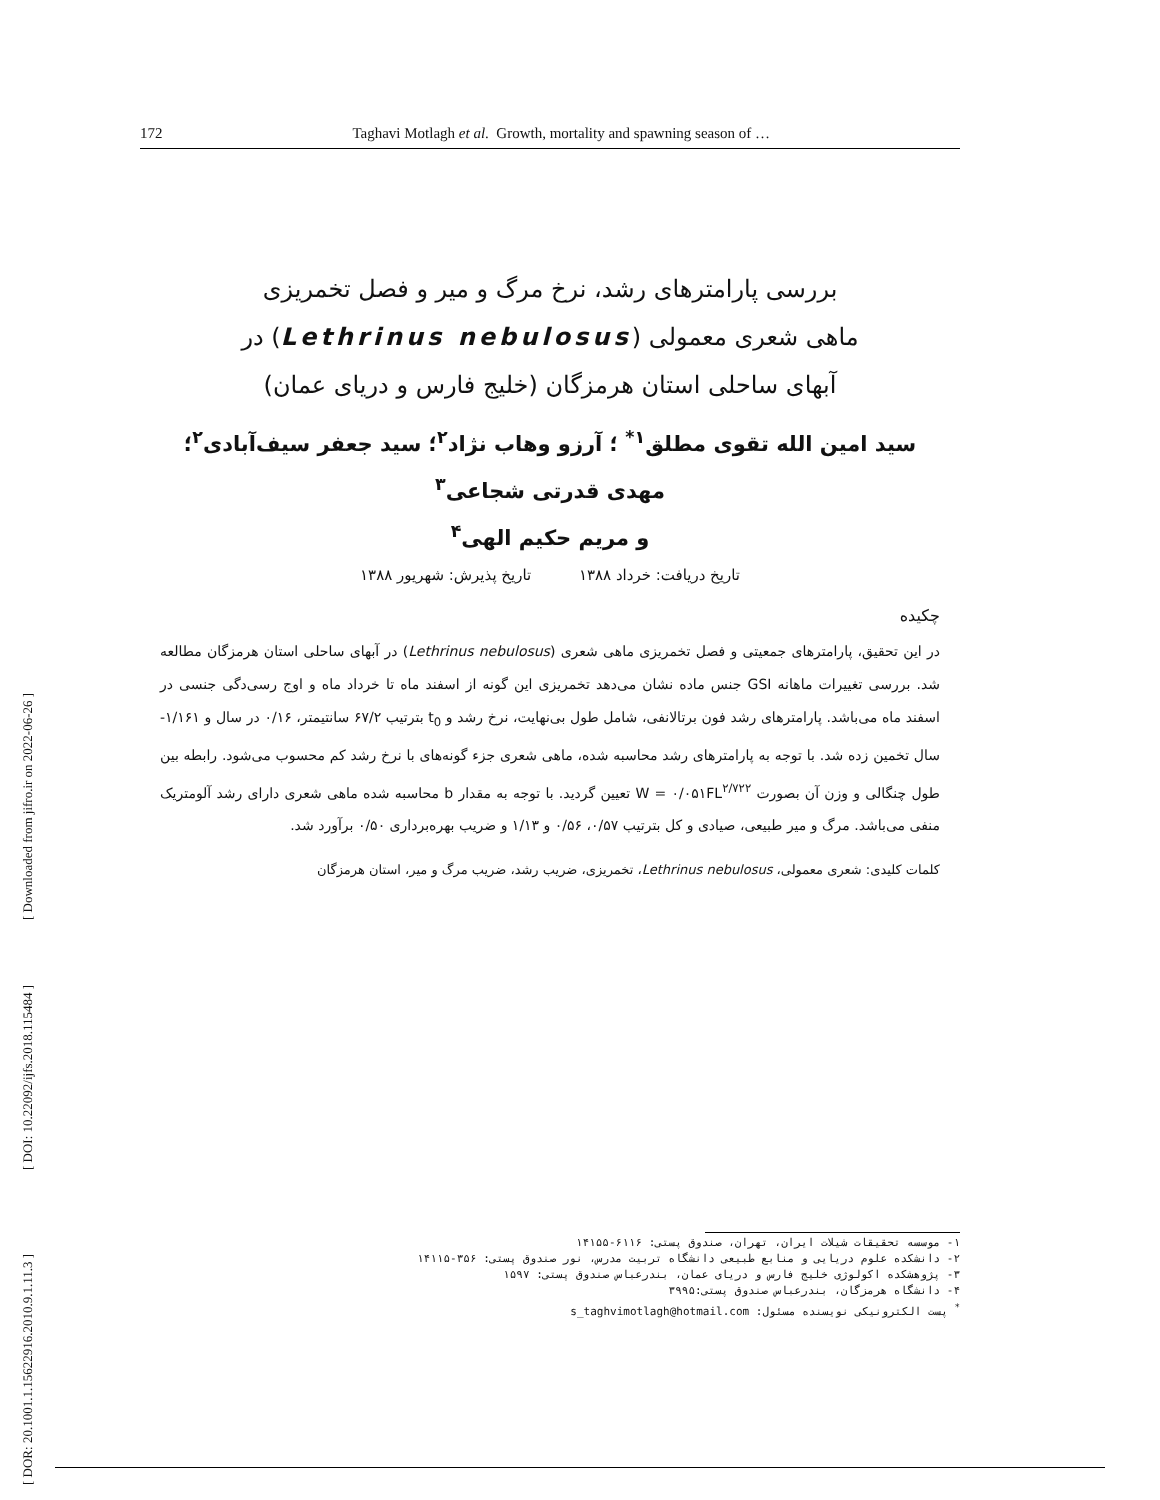172 Taghavi Motlagh et al. Growth, mortality and spawning season of …
بررسی پارامترهای رشد، نرخ مرگ و میر و فصل تخمریزی
ماهی شعری معمولی (Lethrinus nebulosus) در
آبهای ساحلی استان هرمزگان (خلیج فارس و دریای عمان)
سید امین الله تقوی مطلق<sup>۱*</sup> ؛ آرزو وهاب نژاد<sup>۲</sup>؛ سید جعفر سیف‌آبادی<sup>۲</sup>؛ مهدی قدرتی شجاعی<sup>۳</sup>
و مریم حکیم الهی<sup>۴</sup>
تاریخ دریافت: خرداد ۱۳۸۸ تاریخ پذیرش: شهریور ۱۳۸۸
چکیده
در این تحقیق، پارامترهای جمعیتی و فصل تخمریزی ماهی شعری (Lethrinus nebulosus) در آبهای ساحلی استان هرمزگان مطالعه شد. بررسی تغییرات ماهانه GSI جنس ماده نشان می‌دهد تخمریزی این گونه از اسفند ماه تا خرداد ماه و اوج رسی‌دگی جنسی در اسفند ماه می‌باشد. پارامترهای رشد فون برتالانفی، شامل طول بی‌نهایت، نرخ رشد و t<sub>0</sub> بترتیب ۶۷/۲ سانتیمتر، ۰/۱۶ در سال و ۱/۱۶۱- سال تخمین زده شد. با توجه به پارامترهای رشد محاسبه شده، ماهی شعری جزء گونه‌های با نرخ رشد کم محسوب می‌شود. رابطه بین طول چنگالی و وزن آن بصورت W = ۰/۰۵۱FL<sup>۲/۷۲۲</sup> تعیین گردید. با توجه به مقدار b محاسبه شده ماهی شعری دارای رشد آلومتریک منفی می‌باشد. مرگ و میر طبیعی، صیادی و کل بترتیب ۰/۵۷، ۰/۵۶ و ۱/۱۳ و ضریب بهره‌برداری ۰/۵۰ برآورد شد.
کلمات کلیدی: شعری معمولی، Lethrinus nebulosus، تخمریزی، ضریب رشد، ضریب مرگ و میر، استان هرمزگان
۱- موسسه تحقیقات شیلات ایران، تهران، صندوق پستی: ۶۱۱۶-۱۴۱۵۵
۲- دانشکده علوم دریایی و منابع طبیعی دانشگاه تربیت مدرس، نور صندوق پستی: ۳۵۶-۱۴۱۱۵
۳- پژوهشکده اکولوژی خلیج فارس و دریای عمان، بندرعباس صندوق پستی: ۱۵۹۷
۴- دانشگاه هرمزگان، بندرعباس صندوق پستی:۳۹۹۵
<sup>*</sup> پست الکترونیکی نویسنده مسئول: s_taghvimotlagh@hotmail.com
[ Downloaded from jifro.ir on 2022-06-26 ]
[ DOI: 10.22092/ijfs.2018.115484 ]
[ DOR: 20.1001.1.15622916.2010.9.1.11.3 ]